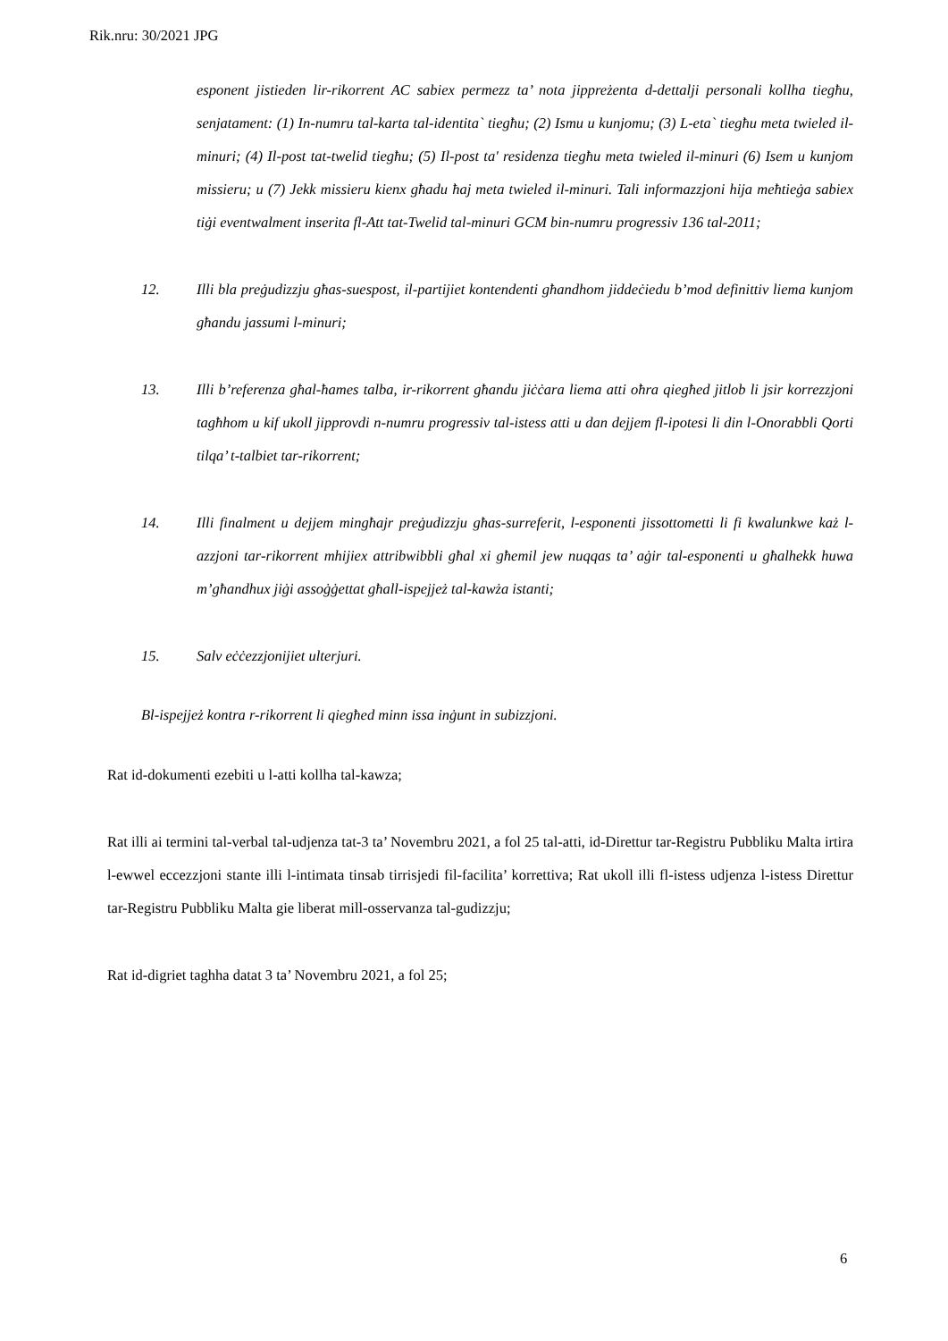Rik.nru: 30/2021 JPG
esponent jistieden lir-rikorrent AC sabiex permezz ta’ nota jippreżenta d-dettalji personali kollha tiegħu, senjatament: (1) In-numru tal-karta tal-identita` tiegħu; (2) Ismu u kunjomu; (3) L-eta` tiegħu meta twieled il-minuri; (4) Il-post tat-twelid tiegħu; (5) Il-post ta' residenza tiegħu meta twieled il-minuri (6) Isem u kunjom missieru; u (7) Jekk missieru kienx għadu ħaj meta twieled il-minuri. Tali informazzjoni hija meħtieġa sabiex tiġi eventwalment inserita fl-Att tat-Twelid tal-minuri GCM bin-numru progressiv 136 tal-2011;
12. Illi bla preġudizzju għas-suespost, il-partijiet kontendenti għandhom jiddeċiedu b’mod definittiv liema kunjom għandu jassumi l-minuri;
13. Illi b’referenza għal-ħames talba, ir-rikorrent għandu jiċċara liema atti oħra qiegħed jitlob li jsir korrezzjoni tagħhom u kif ukoll jipprovdi n-numru progressiv tal-istess atti u dan dejjem fl-ipotesi li din l-Onorabbli Qorti tilqa’ t-talbiet tar-rikorrent;
14. Illi finalment u dejjem mingħajr preġudizzju għas-surreferit, l-esponenti jissottometti li fi kwalunkwe każ l-azzjoni tar-rikorrent mhijiex attribwibbli għal xi għemil jew nuqqas ta’ aġir tal-esponenti u għalhekk huwa m’għandhux jiġi assoġġettat għall-ispejjeż tal-kawża istanti;
15. Salv eċċezzjonijiet ulterjuri.
Bl-ispejjeż kontra r-rikorrent li qiegħed minn issa inġunt in subizzjoni.
Rat id-dokumenti ezebiti u l-atti kollha tal-kawza;
Rat illi ai termini tal-verbal tal-udjenza tat-3 ta’ Novembru 2021, a fol 25 tal-atti, id-Direttur tar-Registru Pubbliku Malta irtira l-ewwel eccezzjoni stante illi l-intimata tinsab tirrisjedi fil-facilita’ korrettiva; Rat ukoll illi fl-istess udjenza l-istess Direttur tar-Registru Pubbliku Malta gie liberat mill-osservanza tal-gudizzju;
Rat id-digriet taghha datat 3 ta’ Novembru 2021, a fol 25;
6